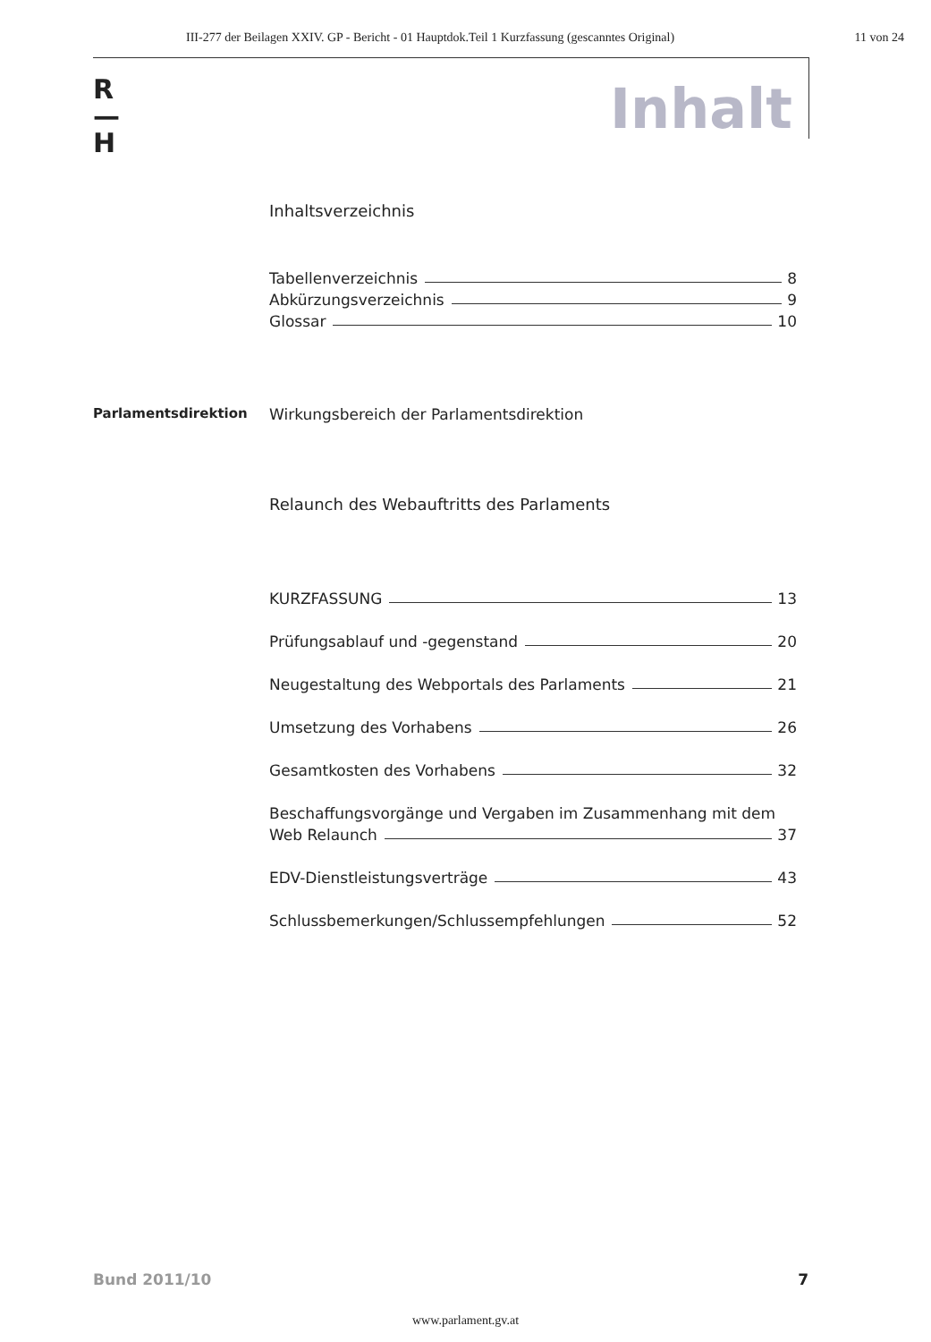III-277 der Beilagen XXIV. GP - Bericht - 01 Hauptdok.Teil 1 Kurzfassung (gescanntes Original) 11 von 24
R
—
H
Inhalt
Inhaltsverzeichnis
Tabellenverzeichnis 8
Abkürzungsverzeichnis 9
Glossar 10
Parlamentsdirektion Wirkungsbereich der Parlamentsdirektion
Relaunch des Webauftritts des Parlaments
KURZFASSUNG 13
Prüfungsablauf und -gegenstand 20
Neugestaltung des Webportals des Parlaments 21
Umsetzung des Vorhabens 26
Gesamtkosten des Vorhabens 32
Beschaffungsvorgänge und Vergaben im Zusammenhang mit dem
Web Relaunch 37
EDV-Dienstleistungsverträge 43
Schlussbemerkungen/Schlussempfehlungen 52
Bund 2011/10 7
www.parlament.gv.at